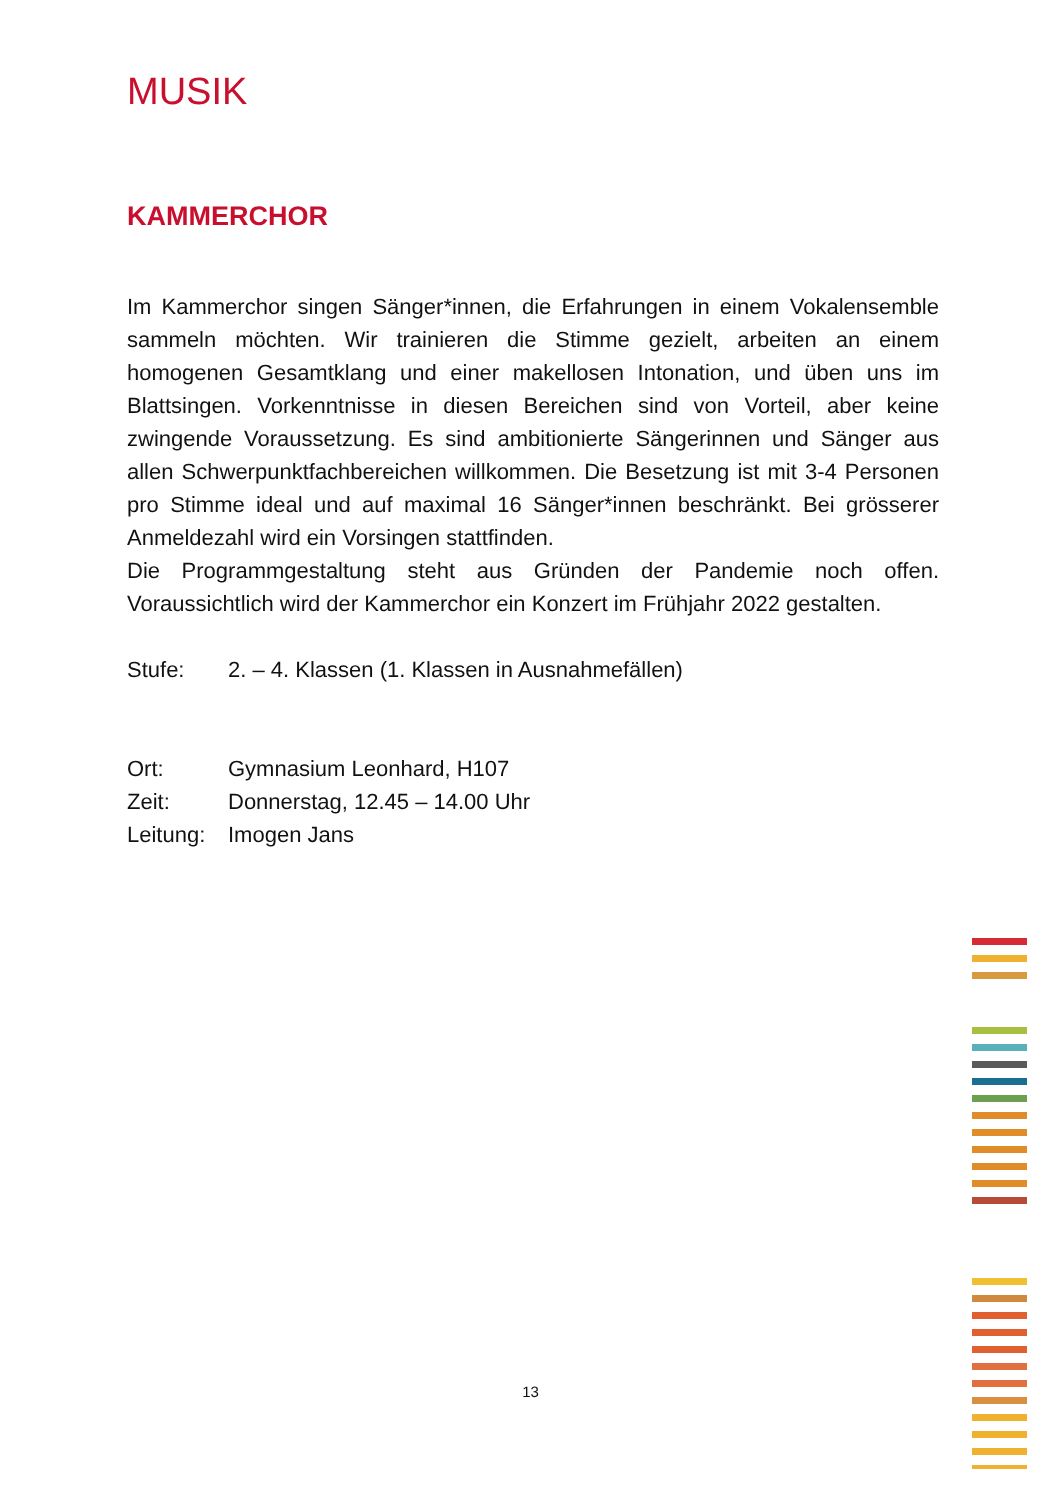MUSIK
KAMMERCHOR
Im Kammerchor singen Sänger*innen, die Erfahrungen in einem Vokalensemble sammeln möchten. Wir trainieren die Stimme gezielt, arbeiten an einem homogenen Gesamtklang und einer makellosen Intonation, und üben uns im Blattsingen. Vorkenntnisse in diesen Bereichen sind von Vorteil, aber keine zwingende Voraussetzung. Es sind ambitionierte Sängerinnen und Sänger aus allen Schwerpunktfachbereichen willkommen. Die Besetzung ist mit 3-4 Personen pro Stimme ideal und auf maximal 16 Sänger*innen beschränkt. Bei grösserer Anmeldezahl wird ein Vorsingen stattfinden.
Die Programmgestaltung steht aus Gründen der Pandemie noch offen. Voraussichtlich wird der Kammerchor ein Konzert im Frühjahr 2022 gestalten.
Stufe: 2. – 4. Klassen (1. Klassen in Ausnahmefällen)
Ort: Gymnasium Leonhard, H107
Zeit: Donnerstag, 12.45 – 14.00 Uhr
Leitung: Imogen Jans
13